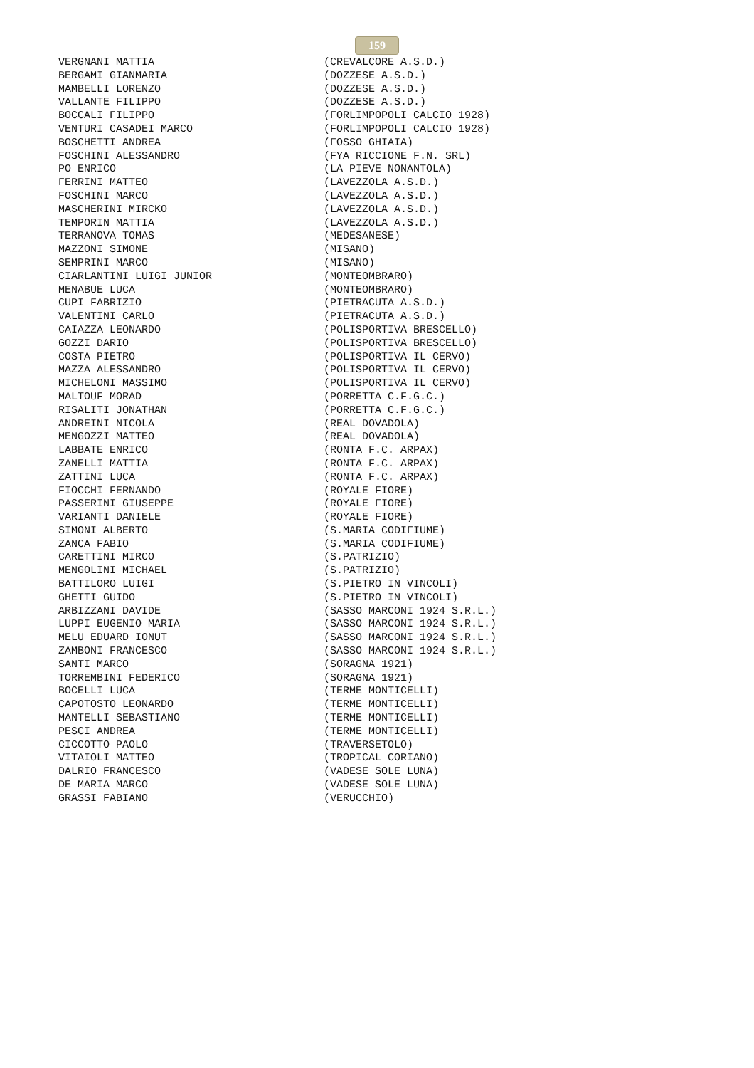159
| VERGNANI MATTIA | (CREVALCORE A.S.D.) |
| BERGAMI GIANMARIA | (DOZZESE A.S.D.) |
| MAMBELLI LORENZO | (DOZZESE A.S.D.) |
| VALLANTE FILIPPO | (DOZZESE A.S.D.) |
| BOCCALI FILIPPO | (FORLIMPOPOLI CALCIO 1928) |
| VENTURI CASADEI MARCO | (FORLIMPOPOLI CALCIO 1928) |
| BOSCHETTI ANDREA | (FOSSO GHIAIA) |
| FOSCHINI ALESSANDRO | (FYA RICCIONE F.N. SRL) |
| PO ENRICO | (LA PIEVE NONANTOLA) |
| FERRINI MATTEO | (LAVEZZOLA A.S.D.) |
| FOSCHINI MARCO | (LAVEZZOLA A.S.D.) |
| MASCHERINI MIRCKO | (LAVEZZOLA A.S.D.) |
| TEMPORIN MATTIA | (LAVEZZOLA A.S.D.) |
| TERRANOVA TOMAS | (MEDESANESE) |
| MAZZONI SIMONE | (MISANO) |
| SEMPRINI MARCO | (MISANO) |
| CIARLANTINI LUIGI JUNIOR | (MONTEOMBRARO) |
| MENABUE LUCA | (MONTEOMBRARO) |
| CUPI FABRIZIO | (PIETRACUTA A.S.D.) |
| VALENTINI CARLO | (PIETRACUTA A.S.D.) |
| CAIAZZA LEONARDO | (POLISPORTIVA BRESCELLO) |
| GOZZI DARIO | (POLISPORTIVA BRESCELLO) |
| COSTA PIETRO | (POLISPORTIVA IL CERVO) |
| MAZZA ALESSANDRO | (POLISPORTIVA IL CERVO) |
| MICHELONI MASSIMO | (POLISPORTIVA IL CERVO) |
| MALTOUF MORAD | (PORRETTA C.F.G.C.) |
| RISALITI JONATHAN | (PORRETTA C.F.G.C.) |
| ANDREINI NICOLA | (REAL DOVADOLA) |
| MENGOZZI MATTEO | (REAL DOVADOLA) |
| LABBATE ENRICO | (RONTA F.C. ARPAX) |
| ZANELLI MATTIA | (RONTA F.C. ARPAX) |
| ZATTINI LUCA | (RONTA F.C. ARPAX) |
| FIOCCHI FERNANDO | (ROYALE FIORE) |
| PASSERINI GIUSEPPE | (ROYALE FIORE) |
| VARIANTI DANIELE | (ROYALE FIORE) |
| SIMONI ALBERTO | (S.MARIA CODIFIUME) |
| ZANCA FABIO | (S.MARIA CODIFIUME) |
| CARETTINI MIRCO | (S.PATRIZIO) |
| MENGOLINI MICHAEL | (S.PATRIZIO) |
| BATTILORO LUIGI | (S.PIETRO IN VINCOLI) |
| GHETTI GUIDO | (S.PIETRO IN VINCOLI) |
| ARBIZZANI DAVIDE | (SASSO MARCONI 1924 S.R.L.) |
| LUPPI EUGENIO MARIA | (SASSO MARCONI 1924 S.R.L.) |
| MELU EDUARD IONUT | (SASSO MARCONI 1924 S.R.L.) |
| ZAMBONI FRANCESCO | (SASSO MARCONI 1924 S.R.L.) |
| SANTI MARCO | (SORAGNA 1921) |
| TORREMBINI FEDERICO | (SORAGNA 1921) |
| BOCELLI LUCA | (TERME MONTICELLI) |
| CAPOTOSTO LEONARDO | (TERME MONTICELLI) |
| MANTELLI SEBASTIANO | (TERME MONTICELLI) |
| PESCI ANDREA | (TERME MONTICELLI) |
| CICCOTTO PAOLO | (TRAVERSETOLO) |
| VITAIOLI MATTEO | (TROPICAL CORIANO) |
| DALRIO FRANCESCO | (VADESE SOLE LUNA) |
| DE MARIA MARCO | (VADESE SOLE LUNA) |
| GRASSI FABIANO | (VERUCCHIO) |